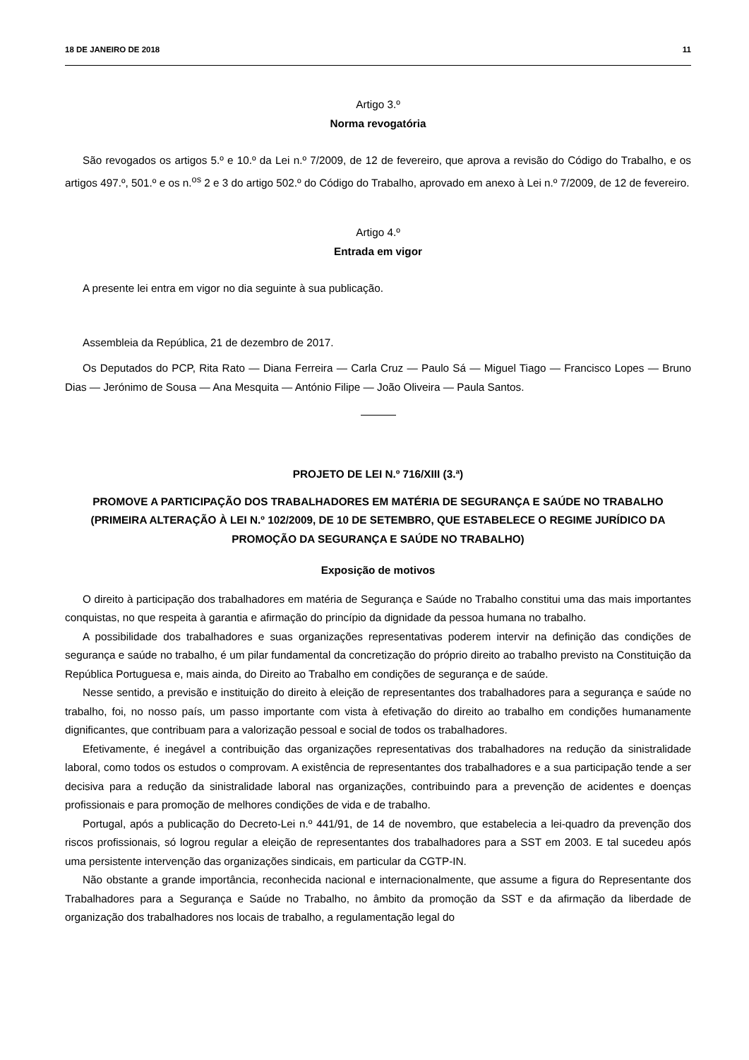18 DE JANEIRO DE 2018 11
Artigo 3.º
Norma revogatória
São revogados os artigos 5.º e 10.º da Lei n.º 7/2009, de 12 de fevereiro, que aprova a revisão do Código do Trabalho, e os artigos 497.º, 501.º e os n.<sup>os</sup> 2 e 3 do artigo 502.º do Código do Trabalho, aprovado em anexo à Lei n.º 7/2009, de 12 de fevereiro.
Artigo 4.º
Entrada em vigor
A presente lei entra em vigor no dia seguinte à sua publicação.
Assembleia da República, 21 de dezembro de 2017.
Os Deputados do PCP, Rita Rato — Diana Ferreira — Carla Cruz — Paulo Sá — Miguel Tiago — Francisco Lopes — Bruno Dias — Jerónimo de Sousa — Ana Mesquita — António Filipe — João Oliveira — Paula Santos.
PROJETO DE LEI N.º 716/XIII (3.ª)
PROMOVE A PARTICIPAÇÃO DOS TRABALHADORES EM MATÉRIA DE SEGURANÇA E SAÚDE NO TRABALHO (PRIMEIRA ALTERAÇÃO À LEI N.º 102/2009, DE 10 DE SETEMBRO, QUE ESTABELECE O REGIME JURÍDICO DA PROMOÇÃO DA SEGURANÇA E SAÚDE NO TRABALHO)
Exposição de motivos
O direito à participação dos trabalhadores em matéria de Segurança e Saúde no Trabalho constitui uma das mais importantes conquistas, no que respeita à garantia e afirmação do princípio da dignidade da pessoa humana no trabalho.
A possibilidade dos trabalhadores e suas organizações representativas poderem intervir na definição das condições de segurança e saúde no trabalho, é um pilar fundamental da concretização do próprio direito ao trabalho previsto na Constituição da República Portuguesa e, mais ainda, do Direito ao Trabalho em condições de segurança e de saúde.
Nesse sentido, a previsão e instituição do direito à eleição de representantes dos trabalhadores para a segurança e saúde no trabalho, foi, no nosso país, um passo importante com vista à efetivação do direito ao trabalho em condições humanamente dignificantes, que contribuam para a valorização pessoal e social de todos os trabalhadores.
Efetivamente, é inegável a contribuição das organizações representativas dos trabalhadores na redução da sinistralidade laboral, como todos os estudos o comprovam. A existência de representantes dos trabalhadores e a sua participação tende a ser decisiva para a redução da sinistralidade laboral nas organizações, contribuindo para a prevenção de acidentes e doenças profissionais e para promoção de melhores condições de vida e de trabalho.
Portugal, após a publicação do Decreto-Lei n.º 441/91, de 14 de novembro, que estabelecia a lei-quadro da prevenção dos riscos profissionais, só logrou regular a eleição de representantes dos trabalhadores para a SST em 2003. E tal sucedeu após uma persistente intervenção das organizações sindicais, em particular da CGTP-IN.
Não obstante a grande importância, reconhecida nacional e internacionalmente, que assume a figura do Representante dos Trabalhadores para a Segurança e Saúde no Trabalho, no âmbito da promoção da SST e da afirmação da liberdade de organização dos trabalhadores nos locais de trabalho, a regulamentação legal do